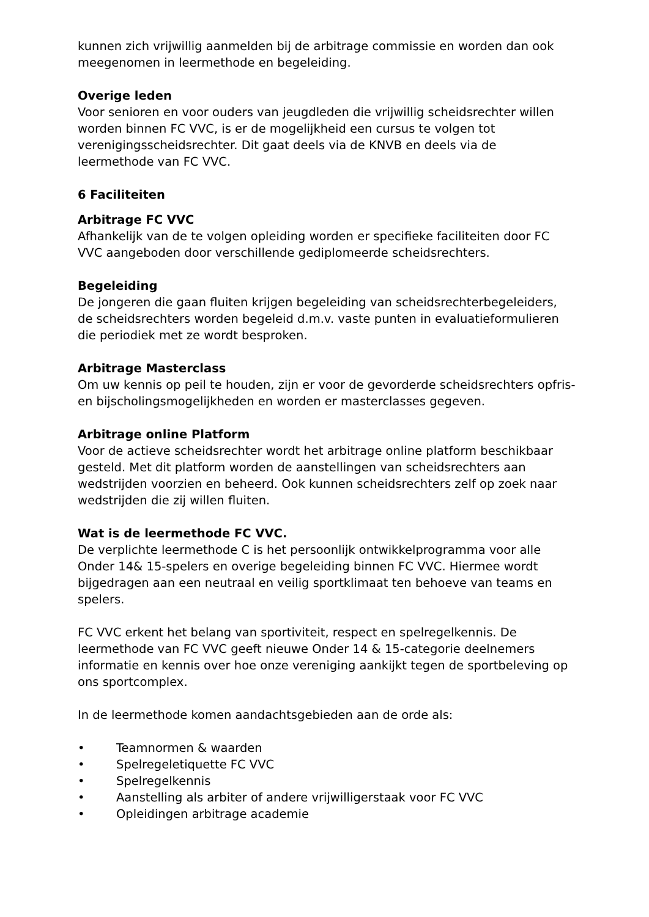kunnen zich vrijwillig aanmelden bij de arbitrage commissie en worden dan ook meegenomen in leermethode en begeleiding.
Overige leden
Voor senioren en voor ouders van jeugdleden die vrijwillig scheidsrechter willen worden binnen FC VVC, is er de mogelijkheid een cursus te volgen tot verenigingsscheidsrechter. Dit gaat deels via de KNVB en deels via de leermethode van FC VVC.
6 Faciliteiten
Arbitrage FC VVC
Afhankelijk van de te volgen opleiding worden er specifieke faciliteiten door FC VVC aangeboden door verschillende gediplomeerde scheidsrechters.
Begeleiding
De jongeren die gaan fluiten krijgen begeleiding van scheidsrechterbegeleiders, de scheidsrechters worden begeleid d.m.v. vaste punten in evaluatieformulieren die periodiek met ze wordt besproken.
Arbitrage Masterclass
Om uw kennis op peil te houden, zijn er voor de gevorderde scheidsrechters opfris- en bijscholingsmogelijkheden en worden er masterclasses gegeven.
Arbitrage online Platform
Voor de actieve scheidsrechter wordt het arbitrage online platform beschikbaar gesteld. Met dit platform worden de aanstellingen van scheidsrechters aan wedstrijden voorzien en beheerd. Ook kunnen scheidsrechters zelf op zoek naar wedstrijden die zij willen fluiten.
Wat is de leermethode FC VVC.
De verplichte leermethode C is het persoonlijk ontwikkelprogramma voor alle Onder 14& 15-spelers en overige begeleiding binnen FC VVC. Hiermee wordt bijgedragen aan een neutraal en veilig sportklimaat ten behoeve van teams en spelers.
FC VVC erkent het belang van sportiviteit, respect en spelregelkennis. De leermethode van FC VVC geeft nieuwe Onder 14 & 15-categorie deelnemers informatie en kennis over hoe onze vereniging aankijkt tegen de sportbeleving op ons sportcomplex.
In de leermethode komen aandachtsgebieden aan de orde als:
• Teamnormen & waarden
• Spelregeletiquette FC VVC
• Spelregelkennis
• Aanstelling als arbiter of andere vrijwilligerstaak voor FC VVC
• Opleidingen arbitrage academie